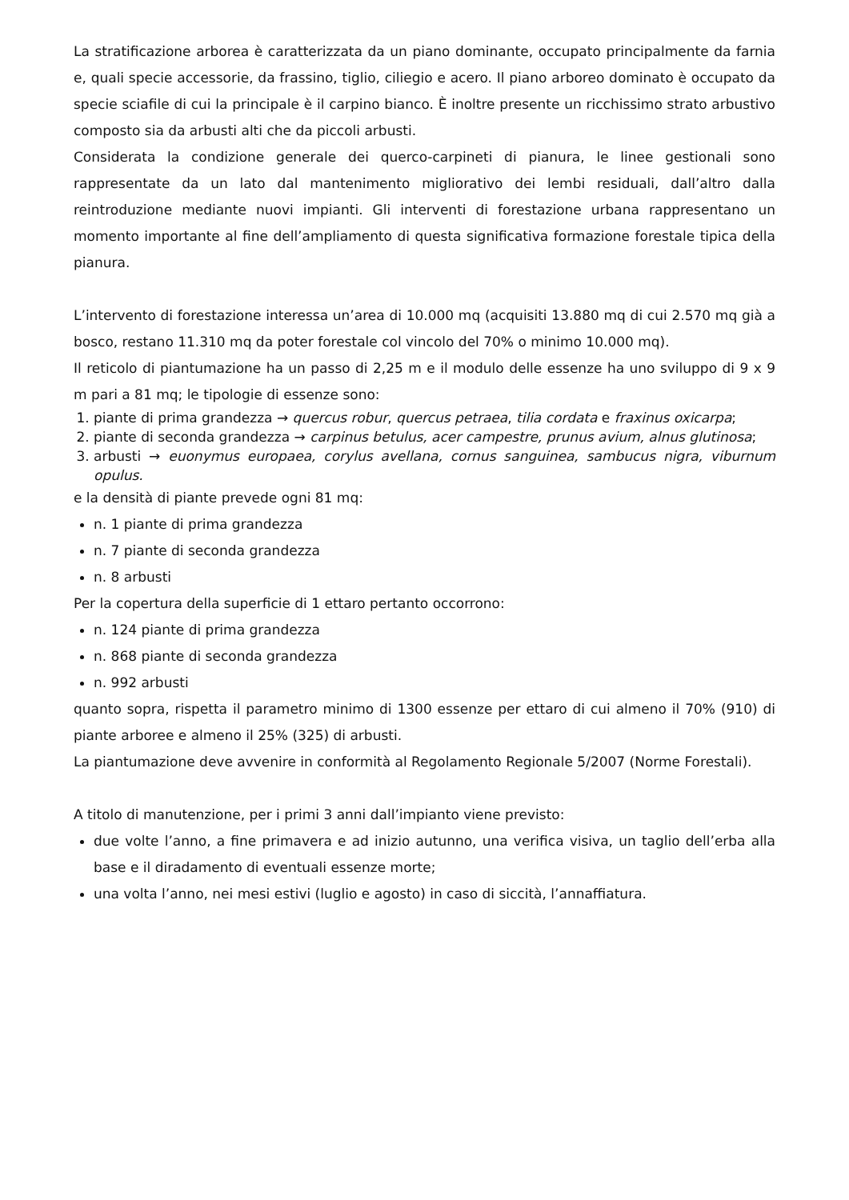La stratificazione arborea è caratterizzata da un piano dominante, occupato principalmente da farnia e, quali specie accessorie, da frassino, tiglio, ciliegio e acero. Il piano arboreo dominato è occupato da specie sciafile di cui la principale è il carpino bianco. È inoltre presente un ricchissimo strato arbustivo composto sia da arbusti alti che da piccoli arbusti.
Considerata la condizione generale dei querco-carpineti di pianura, le linee gestionali sono rappresentate da un lato dal mantenimento migliorativo dei lembi residuali, dall’altro dalla reintroduzione mediante nuovi impianti. Gli interventi di forestazione urbana rappresentano un momento importante al fine dell’ampliamento di questa significativa formazione forestale tipica della pianura.
L’intervento di forestazione interessa un’area di 10.000 mq (acquisiti 13.880 mq di cui 2.570 mq già a bosco, restano 11.310 mq da poter forestale col vincolo del 70% o minimo 10.000 mq).
Il reticolo di piantumazione ha un passo di 2,25 m e il modulo delle essenze ha uno sviluppo di 9 x 9 m pari a 81 mq; le tipologie di essenze sono:
1. piante di prima grandezza → quercus robur, quercus petraea, tilia cordata e fraxinus oxicarpa;
2. piante di seconda grandezza → carpinus betulus, acer campestre, prunus avium, alnus glutinosa;
3. arbusti → euonymus europaea, corylus avellana, cornus sanguinea, sambucus nigra, viburnum opulus.
e la densità di piante prevede ogni 81 mq:
n. 1 piante di prima grandezza
n. 7 piante di seconda grandezza
n. 8 arbusti
Per la copertura della superficie di 1 ettaro pertanto occorrono:
n. 124 piante di prima grandezza
n. 868 piante di seconda grandezza
n. 992 arbusti
quanto sopra, rispetta il parametro minimo di 1300 essenze per ettaro di cui almeno il 70% (910) di piante arboree e almeno il 25% (325) di arbusti.
La piantumazione deve avvenire in conformità al Regolamento Regionale 5/2007 (Norme Forestali).
A titolo di manutenzione, per i primi 3 anni dall’impianto viene previsto:
due volte l’anno, a fine primavera e ad inizio autunno, una verifica visiva, un taglio dell’erba alla base e il diradamento di eventuali essenze morte;
una volta l’anno, nei mesi estivi (luglio e agosto) in caso di siccità, l’annaffiatura.